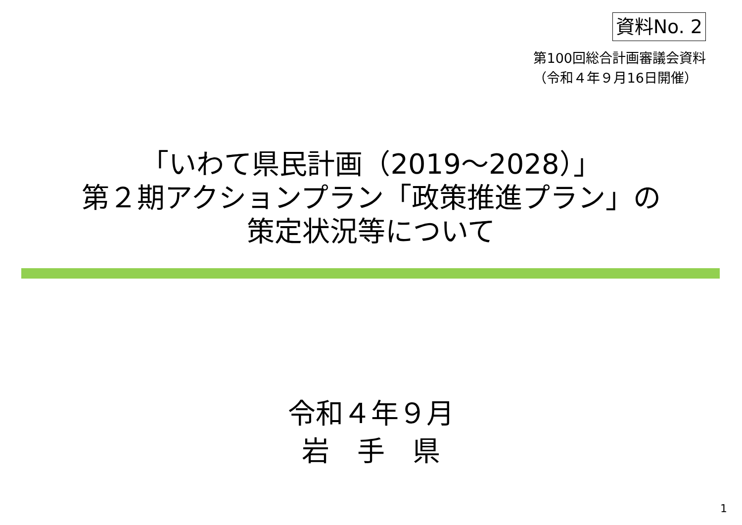資料No. 2
第100回総合計画審議会資料
（令和４年９月16日開催）
「いわて県民計画（2019～2028）」
第２期アクションプラン「政策推進プラン」の
策定状況等について
令和４年９月
岩　手　県
1